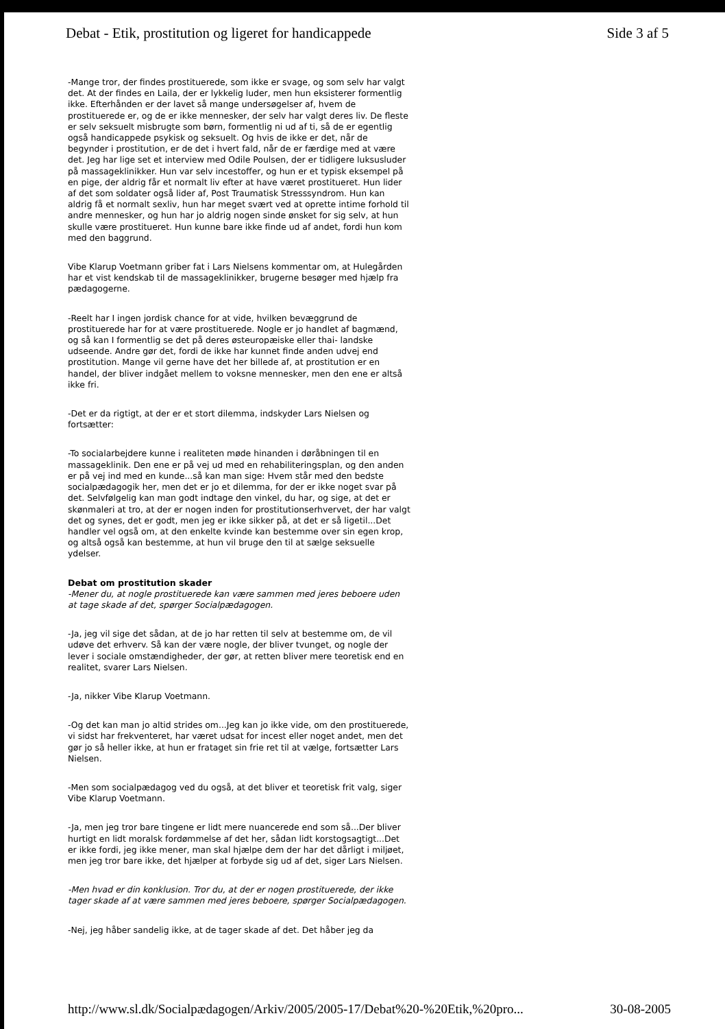Debat - Etik, prostitution og ligeret for handicappede Side 3 af 5
-Mange tror, der findes prostituerede, som ikke er svage, og som selv har valgt det. At der findes en Laila, der er lykkelig luder, men hun eksisterer formentlig ikke. Efterhånden er der lavet så mange undersøgelser af, hvem de prostituerede er, og de er ikke mennesker, der selv har valgt deres liv. De fleste er selv seksuelt misbrugte som børn, formentlig ni ud af ti, så de er egentlig også handicappede psykisk og seksuelt. Og hvis de ikke er det, når de begynder i prostitution, er de det i hvert fald, når de er færdige med at være det. Jeg har lige set et interview med Odile Poulsen, der er tidligere luksusluder på massageklinikker. Hun var selv incestoffer, og hun er et typisk eksempel på en pige, der aldrig får et normalt liv efter at have været prostitueret. Hun lider af det som soldater også lider af, Post Traumatisk Stresssyndrom. Hun kan aldrig få et normalt sexliv, hun har meget svært ved at oprette intime forhold til andre mennesker, og hun har jo aldrig nogen sinde ønsket for sig selv, at hun skulle være prostitueret. Hun kunne bare ikke finde ud af andet, fordi hun kom med den baggrund.
Vibe Klarup Voetmann griber fat i Lars Nielsens kommentar om, at Hulegården har et vist kendskab til de massageklinikker, brugerne besøger med hjælp fra pædagogerne.
-Reelt har I ingen jordisk chance for at vide, hvilken bevæggrund de prostituerede har for at være prostituerede. Nogle er jo handlet af bagmænd, og så kan I formentlig se det på deres østeuropæiske eller thai- landske udseende. Andre gør det, fordi de ikke har kunnet finde anden udvej end prostitution. Mange vil gerne have det her billede af, at prostitution er en handel, der bliver indgået mellem to voksne mennesker, men den ene er altså ikke fri.
-Det er da rigtigt, at der er et stort dilemma, indskyder Lars Nielsen og fortsætter:
-To socialarbejdere kunne i realiteten møde hinanden i døråbningen til en massageklinik. Den ene er på vej ud med en rehabiliteringsplan, og den anden er på vej ind med en kunde...så kan man sige: Hvem står med den bedste socialpædagogik her, men det er jo et dilemma, for der er ikke noget svar på det. Selvfølgelig kan man godt indtage den vinkel, du har, og sige, at det er skønmaleri at tro, at der er nogen inden for prostitutionserhvervet, der har valgt det og synes, det er godt, men jeg er ikke sikker på, at det er så ligetil...Det handler vel også om, at den enkelte kvinde kan bestemme over sin egen krop, og altså også kan bestemme, at hun vil bruge den til at sælge seksuelle ydelser.
Debat om prostitution skader
-Mener du, at nogle prostituerede kan være sammen med jeres beboere uden at tage skade af det, spørger Socialpædagogen.
-Ja, jeg vil sige det sådan, at de jo har retten til selv at bestemme om, de vil udøve det erhverv. Så kan der være nogle, der bliver tvunget, og nogle der lever i sociale omstændigheder, der gør, at retten bliver mere teoretisk end en realitet, svarer Lars Nielsen.
-Ja, nikker Vibe Klarup Voetmann.
-Og det kan man jo altid strides om...Jeg kan jo ikke vide, om den prostituerede, vi sidst har frekventeret, har været udsat for incest eller noget andet, men det gør jo så heller ikke, at hun er frataget sin frie ret til at vælge, fortsætter Lars Nielsen.
-Men som socialpædagog ved du også, at det bliver et teoretisk frit valg, siger Vibe Klarup Voetmann.
-Ja, men jeg tror bare tingene er lidt mere nuancerede end som så...Der bliver hurtigt en lidt moralsk fordømmelse af det her, sådan lidt korstogsagtigt...Det er ikke fordi, jeg ikke mener, man skal hjælpe dem der har det dårligt i miljøet, men jeg tror bare ikke, det hjælper at forbyde sig ud af det, siger Lars Nielsen.
-Men hvad er din konklusion. Tror du, at der er nogen prostituerede, der ikke tager skade af at være sammen med jeres beboere, spørger Socialpædagogen.
-Nej, jeg håber sandelig ikke, at de tager skade af det. Det håber jeg da
http://www.sl.dk/Socialpædagogen/Arkiv/2005/2005-17/Debat%20-%20Etik,%20pro... 30-08-2005